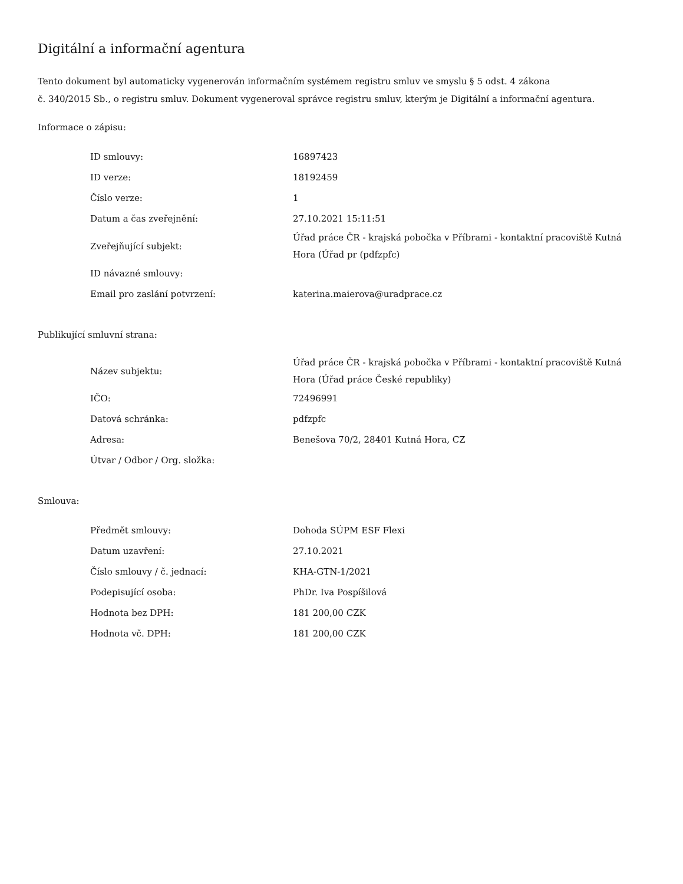Digitální a informační agentura
Tento dokument byl automaticky vygenerován informačním systémem registru smluv ve smyslu § 5 odst. 4 zákona
č. 340/2015 Sb., o registru smluv. Dokument vygeneroval správce registru smluv, kterým je Digitální a informační agentura.
Informace o zápisu:
| ID smlouvy: | 16897423 |
| ID verze: | 18192459 |
| Číslo verze: | 1 |
| Datum a čas zveřejnění: | 27.10.2021 15:11:51 |
| Zveřejňující subjekt: | Úřad práce ČR - krajská pobočka v Příbrami - kontaktní pracoviště Kutná Hora (Úřad pr (pdfzpfc) |
| ID návazné smlouvy: | |
| Email pro zaslání potvrzení: | katerina.maierova@uradprace.cz |
Publikující smluvní strana:
| Název subjektu: | Úřad práce ČR - krajská pobočka v Příbrami - kontaktní pracoviště Kutná Hora (Úřad práce České republiky) |
| IČO: | 72496991 |
| Datová schránka: | pdfzpfc |
| Adresa: | Benešova 70/2, 28401 Kutná Hora, CZ |
| Útvar / Odbor / Org. složka: | |
Smlouva:
| Předmět smlouvy: | Dohoda SÚPM ESF Flexi |
| Datum uzavření: | 27.10.2021 |
| Číslo smlouvy / č. jednací: | KHA-GTN-1/2021 |
| Podepisující osoba: | PhDr. Iva Pospíšilová |
| Hodnota bez DPH: | 181 200,00 CZK |
| Hodnota vč. DPH: | 181 200,00 CZK |